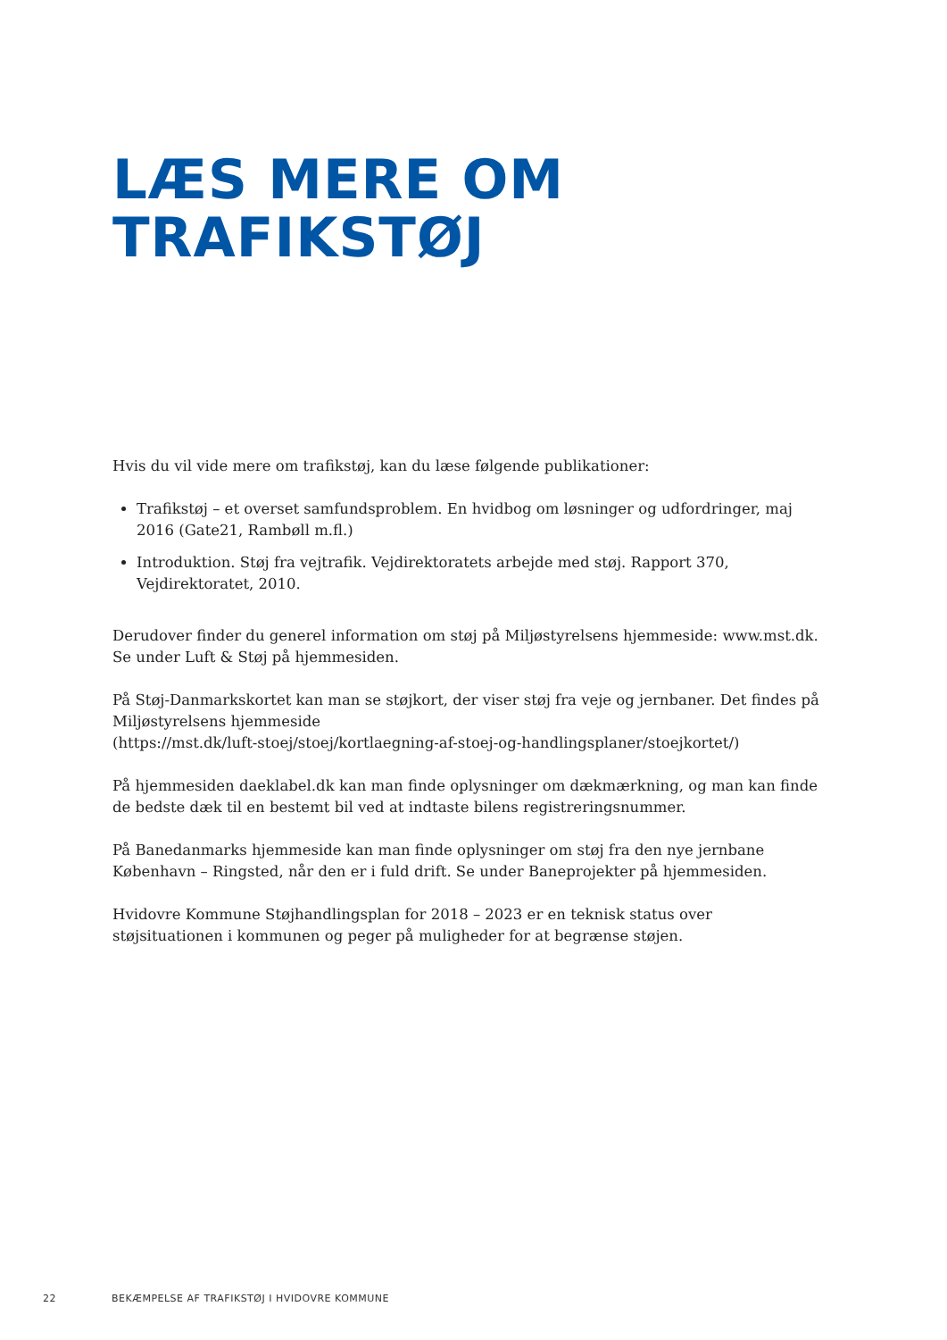LÆS MERE OM
TRAFIKSTØJ
Hvis du vil vide mere om trafikstøj, kan du læse følgende publikationer:
Trafikstøj – et overset samfundsproblem. En hvidbog om løsninger og udfordringer, maj 2016 (Gate21, Rambøll m.fl.)
Introduktion. Støj fra vejtrafik. Vejdirektoratets arbejde med støj. Rapport 370, Vejdirektoratet, 2010.
Derudover finder du generel information om støj på Miljøstyrelsens hjemmeside: www.mst.dk.
Se under Luft & Støj på hjemmesiden.
På Støj-Danmarkskortet kan man se støjkort, der viser støj fra veje og jernbaner. Det findes på Miljøstyrelsens hjemmeside
(https://mst.dk/luft-stoej/stoej/kortlaegning-af-stoej-og-handlingsplaner/stoejkortet/)
På hjemmesiden daeklabel.dk kan man finde oplysninger om dækmærkning, og man kan finde de bedste dæk til en bestemt bil ved at indtaste bilens registreringsnummer.
På Banedanmarks hjemmeside kan man finde oplysninger om støj fra den nye jernbane København – Ringsted, når den er i fuld drift. Se under Baneprojekter på hjemmesiden.
Hvidovre Kommune Støjhandlingsplan for 2018 – 2023 er en teknisk status over støjsituationen i kommunen og peger på muligheder for at begrænse støjen.
22 BEKÆMPELSE AF TRAFIKSTØJ I HVIDOVRE KOMMUNE